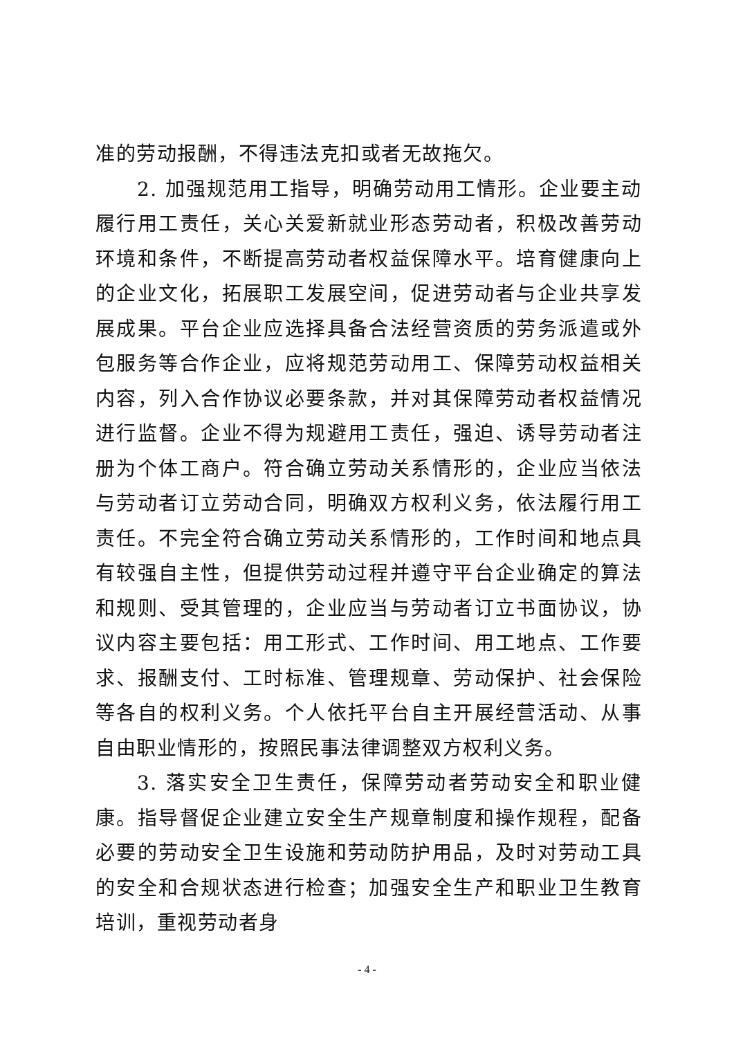准的劳动报酬，不得违法克扣或者无故拖欠。
2. 加强规范用工指导，明确劳动用工情形。企业要主动履行用工责任，关心关爱新就业形态劳动者，积极改善劳动环境和条件，不断提高劳动者权益保障水平。培育健康向上的企业文化，拓展职工发展空间，促进劳动者与企业共享发展成果。平台企业应选择具备合法经营资质的劳务派遣或外包服务等合作企业，应将规范劳动用工、保障劳动权益相关内容，列入合作协议必要条款，并对其保障劳动者权益情况进行监督。企业不得为规避用工责任，强迫、诱导劳动者注册为个体工商户。符合确立劳动关系情形的，企业应当依法与劳动者订立劳动合同，明确双方权利义务，依法履行用工责任。不完全符合确立劳动关系情形的，工作时间和地点具有较强自主性，但提供劳动过程并遵守平台企业确定的算法和规则、受其管理的，企业应当与劳动者订立书面协议，协议内容主要包括：用工形式、工作时间、用工地点、工作要求、报酬支付、工时标准、管理规章、劳动保护、社会保险等各自的权利义务。个人依托平台自主开展经营活动、从事自由职业情形的，按照民事法律调整双方权利义务。
3. 落实安全卫生责任，保障劳动者劳动安全和职业健康。指导督促企业建立安全生产规章制度和操作规程，配备必要的劳动安全卫生设施和劳动防护用品，及时对劳动工具的安全和合规状态进行检查；加强安全生产和职业卫生教育培训，重视劳动者身
- 4 -